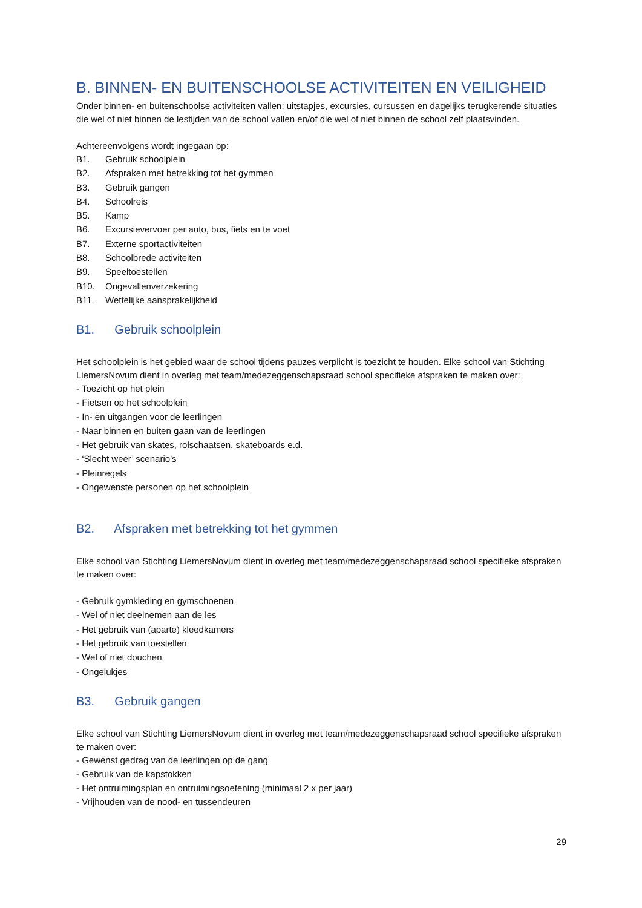B. BINNEN- EN BUITENSCHOOLSE ACTIVITEITEN EN VEILIGHEID
Onder binnen- en buitenschoolse activiteiten vallen: uitstapjes, excursies, cursussen en dagelijks terugkerende situaties die wel of niet binnen de lestijden van de school vallen en/of die wel of niet binnen de school zelf plaatsvinden.
Achtereenvolgens wordt ingegaan op:
B1. Gebruik schoolplein
B2. Afspraken met betrekking tot het gymmen
B3. Gebruik gangen
B4. Schoolreis
B5. Kamp
B6. Excursievervoer per auto, bus, fiets en te voet
B7. Externe sportactiviteiten
B8. Schoolbrede activiteiten
B9. Speeltoestellen
B10. Ongevallenverzekering
B11. Wettelijke aansprakelijkheid
B1. Gebruik schoolplein
Het schoolplein is het gebied waar de school tijdens pauzes verplicht is toezicht te houden. Elke school van Stichting LiemersNovum dient in overleg met team/medezeggenschapsraad school specifieke afspraken te maken over:
- Toezicht op het plein
- Fietsen op het schoolplein
- In- en uitgangen voor de leerlingen
- Naar binnen en buiten gaan van de leerlingen
- Het gebruik van skates, rolschaatsen, skateboards e.d.
- ‘Slecht weer’ scenario’s
- Pleinregels
- Ongewenste personen op het schoolplein
B2. Afspraken met betrekking tot het gymmen
Elke school van Stichting LiemersNovum dient in overleg met team/medezeggenschapsraad school specifieke afspraken te maken over:
- Gebruik gymkleding en gymschoenen
- Wel of niet deelnemen aan de les
- Het gebruik van (aparte) kleedkamers
- Het gebruik van toestellen
- Wel of niet douchen
- Ongelukjes
B3. Gebruik gangen
Elke school van Stichting LiemersNovum dient in overleg met team/medezeggenschapsraad school specifieke afspraken te maken over:
- Gewenst gedrag van de leerlingen op de gang
- Gebruik van de kapstokken
- Het ontruimingsplan en ontruimingsoefening (minimaal 2 x per jaar)
- Vrijhouden van de nood- en tussendeuren
29